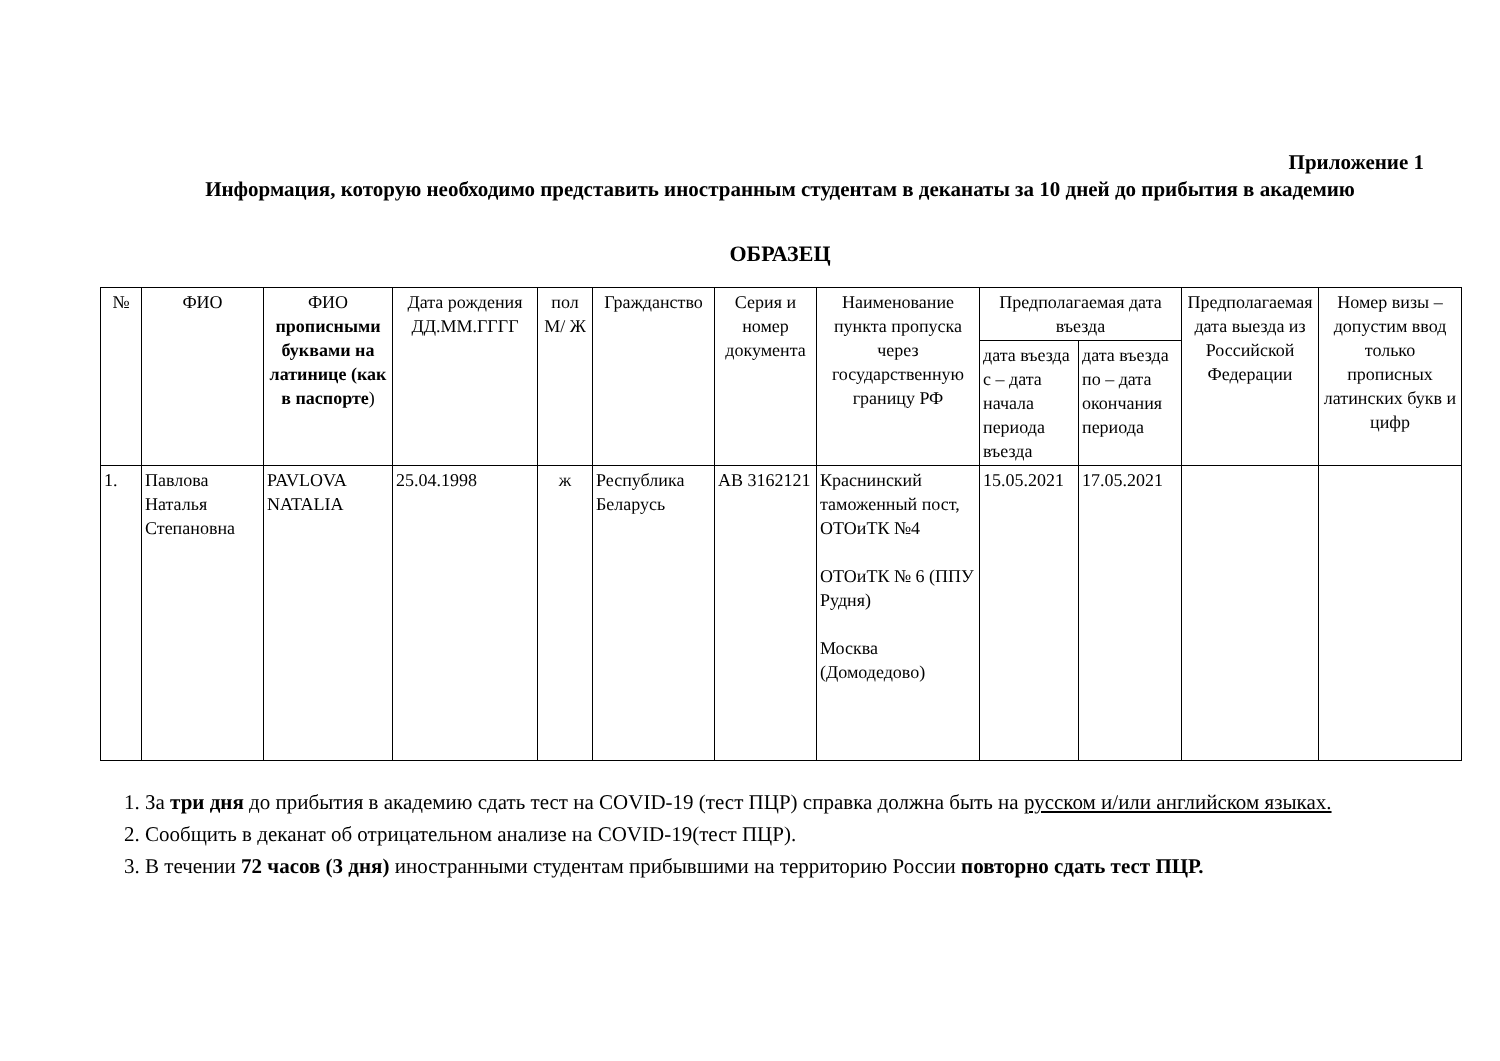Приложение 1
Информация, которую необходимо представить иностранным студентам в деканаты за 10 дней до прибытия в академию
ОБРАЗЕЦ
| № | ФИО | ФИО прописными буквами на латинице (как в паспорте ) | Дата рождения ДД.ММ.ГГГГ | пол М/ Ж | Гражданство | Серия и номер документа | Наименование пункта пропуска через государственную границу РФ | Предполагаемая дата въезда | | Предполагаемая дата выезда из Российской Федерации | Номер визы – допустим ввод только прописных латинских букв и цифр |
| --- | --- | --- | --- | --- | --- | --- | --- | --- | --- | --- | --- |
| | | | | | | | | дата въезда с – дата начала периода въезда | дата въезда по – дата окончания периода | | |
| 1. | Павлова Наталья Степановна | PAVLOVA NATALIA | 25.04.1998 | ж | Республика Беларусь | АВ 3162121 | Краснинский таможенный пост, ОТОиТК №4 ОТОиТК № 6 (ППУ Рудня) Москва (Домодедово) | 15.05.2021 | 17.05.2021 | | |
1. За три дня до прибытия в академию сдать тест на COVID-19 (тест ПЦР) справка должна быть на русском и/или английском языках.
2. Сообщить в деканат об отрицательном анализе на COVID-19(тест ПЦР).
3. В течении 72 часов (3 дня) иностранными студентам прибывшими на территорию России повторно сдать тест ПЦР.